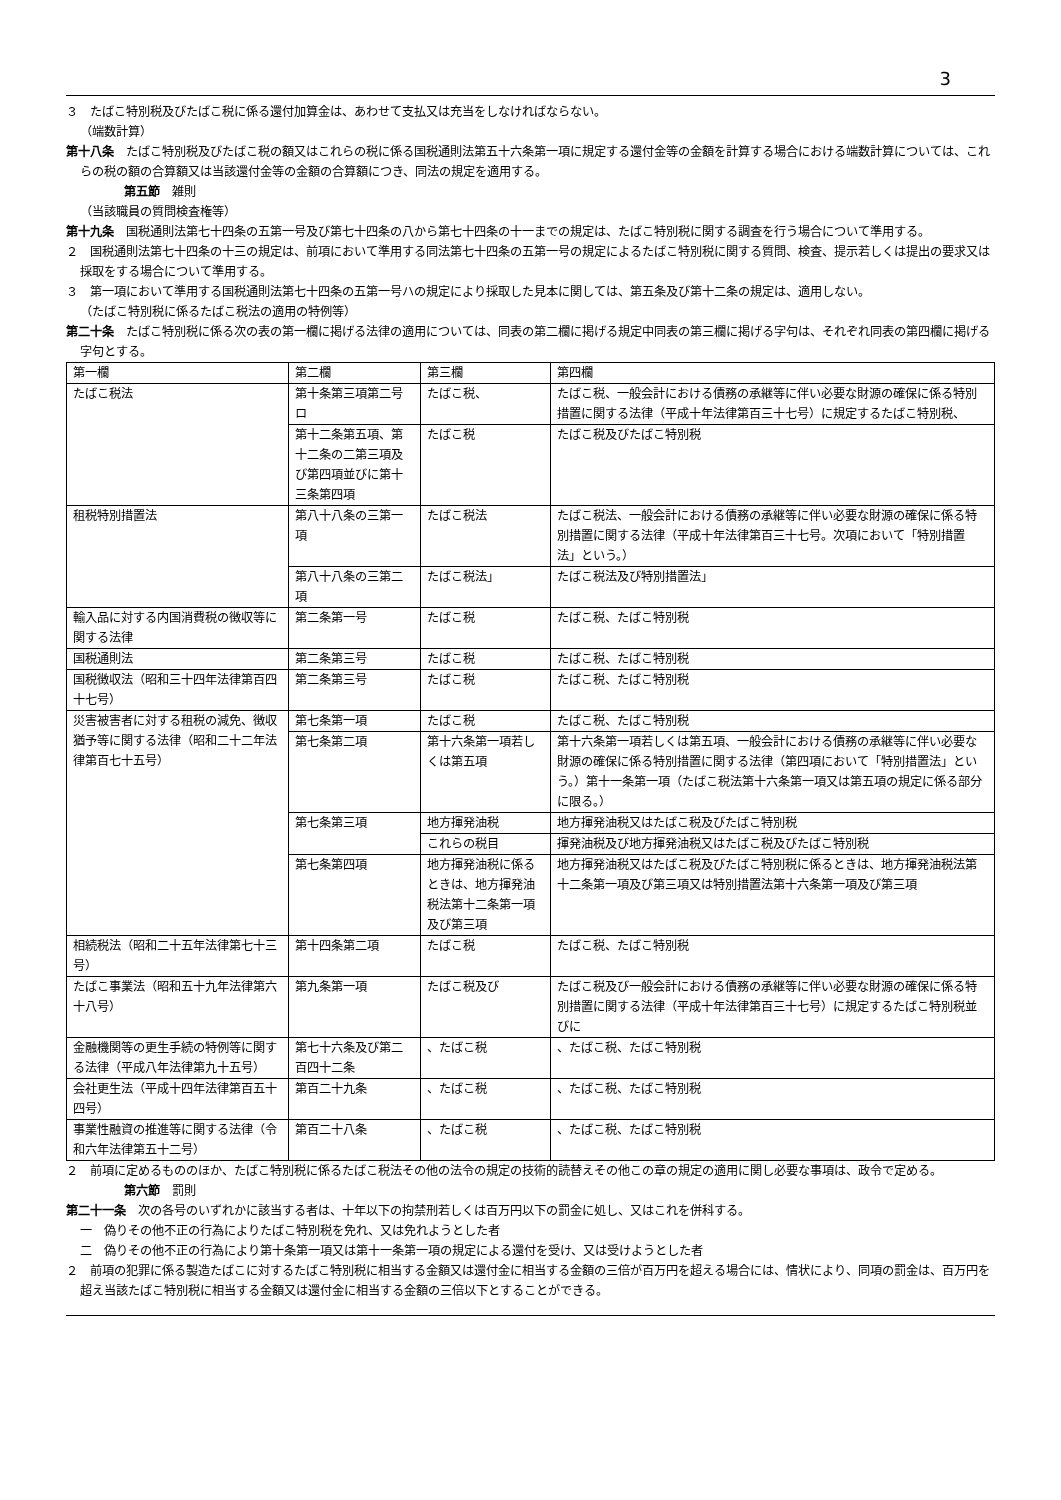3
３　たばこ特別税及びたばこ税に係る還付加算金は、あわせて支払又は充当をしなければならない。
（端数計算）
第十八条　たばこ特別税及びたばこ税の額又はこれらの税に係る国税通則法第五十六条第一項に規定する還付金等の金額を計算する場合における端数計算については、これらの税の額の合算額又は当該還付金等の金額の合算額につき、同法の規定を適用する。
第五節　雑則
（当該職員の質問検査権等）
第十九条　国税通則法第七十四条の五第一号及び第七十四条の八から第七十四条の十一までの規定は、たばこ特別税に関する調査を行う場合について準用する。
２　国税通則法第七十四条の十三の規定は、前項において準用する同法第七十四条の五第一号の規定によるたばこ特別税に関する質問、検査、提示若しくは提出の要求又は採取をする場合について準用する。
３　第一項において準用する国税通則法第七十四条の五第一号ハの規定により採取した見本に関しては、第五条及び第十二条の規定は、適用しない。
（たばこ特別税に係るたばこ税法の適用の特例等）
第二十条　たばこ特別税に係る次の表の第一欄に掲げる法律の適用については、同表の第二欄に掲げる規定中同表の第三欄に掲げる字句は、それぞれ同表の第四欄に掲げる字句とする。
| 第一欄 | 第二欄 | 第三欄 | 第四欄 |
| たばこ税法 | 第十条第三項第二号ロ | たばこ税、 | たばこ税、一般会計における債務の承継等に伴い必要な財源の確保に係る特別措置に関する法律（平成十年法律第百三十七号）に規定するたばこ特別税、 |
| | 第十二条第五項、第十二条の二第三項及び第四項並びに第十三条第四項 | たばこ税 | たばこ税及びたばこ特別税 |
| 租税特別措置法 | 第八十八条の三第一項 | たばこ税法 | たばこ税法、一般会計における債務の承継等に伴い必要な財源の確保に係る特別措置に関する法律（平成十年法律第百三十七号。次項において「特別措置法」という。） |
| | 第八十八条の三第二項 | たばこ税法」 | たばこ税法及び特別措置法」 |
| 輸入品に対する内国消費税の徴収等に関する法律 | 第二条第一号 | たばこ税 | たばこ税、たばこ特別税 |
| 国税通則法 | 第二条第三号 | たばこ税 | たばこ税、たばこ特別税 |
| 国税徴収法（昭和三十四年法律第百四十七号） | 第二条第三号 | たばこ税 | たばこ税、たばこ特別税 |
| 災害被害者に対する租税の減免、徴収猶予等に関する法律（昭和二十二年法律第百七十五号） | 第七条第一項 | たばこ税 | たばこ税、たばこ特別税 |
| | 第七条第二項 | 第十六条第一項若しくは第五項 | 第十六条第一項若しくは第五項、一般会計における債務の承継等に伴い必要な財源の確保に係る特別措置に関する法律（第四項において「特別措置法」という。）第十一条第一項（たばこ税法第十六条第一項又は第五項の規定に係る部分に限る。） |
| | 第七条第三項 | 地方揮発油税 | 地方揮発油税又はたばこ税及びたばこ特別税 |
| | | これらの税目 | 揮発油税及び地方揮発油税又はたばこ税及びたばこ特別税 |
| | 第七条第四項 | 地方揮発油税に係るときは、地方揮発油税法第十二条第一項及び第三項 | 地方揮発油税又はたばこ税及びたばこ特別税に係るときは、地方揮発油税法第十二条第一項及び第三項又は特別措置法第十六条第一項及び第三項 |
| 相続税法（昭和二十五年法律第七十三号） | 第十四条第二項 | たばこ税 | たばこ税、たばこ特別税 |
| たばこ事業法（昭和五十九年法律第六十八号） | 第九条第一項 | たばこ税及び | たばこ税及び一般会計における債務の承継等に伴い必要な財源の確保に係る特別措置に関する法律（平成十年法律第百三十七号）に規定するたばこ特別税並びに |
| 金融機関等の更生手続の特例等に関する法律（平成八年法律第九十五号） | 第七十六条及び第二百四十二条 | 、たばこ税 | 、たばこ税、たばこ特別税 |
| 会社更生法（平成十四年法律第百五十四号） | 第百二十九条 | 、たばこ税 | 、たばこ税、たばこ特別税 |
| 事業性融資の推進等に関する法律（令和六年法律第五十二号） | 第百二十八条 | 、たばこ税 | 、たばこ税、たばこ特別税 |
２　前項に定めるもののほか、たばこ特別税に係るたばこ税法その他の法令の規定の技術的読替えその他この章の規定の適用に関し必要な事項は、政令で定める。
第六節　罰則
第二十一条　次の各号のいずれかに該当する者は、十年以下の拘禁刑若しくは百万円以下の罰金に処し、又はこれを併科する。
一　偽りその他不正の行為によりたばこ特別税を免れ、又は免れようとした者
二　偽りその他不正の行為により第十条第一項又は第十一条第一項の規定による還付を受け、又は受けようとした者
２　前項の犯罪に係る製造たばこに対するたばこ特別税に相当する金額又は還付金に相当する金額の三倍が百万円を超える場合には、情状により、同項の罰金は、百万円を超え当該たばこ特別税に相当する金額又は還付金に相当する金額の三倍以下とすることができる。